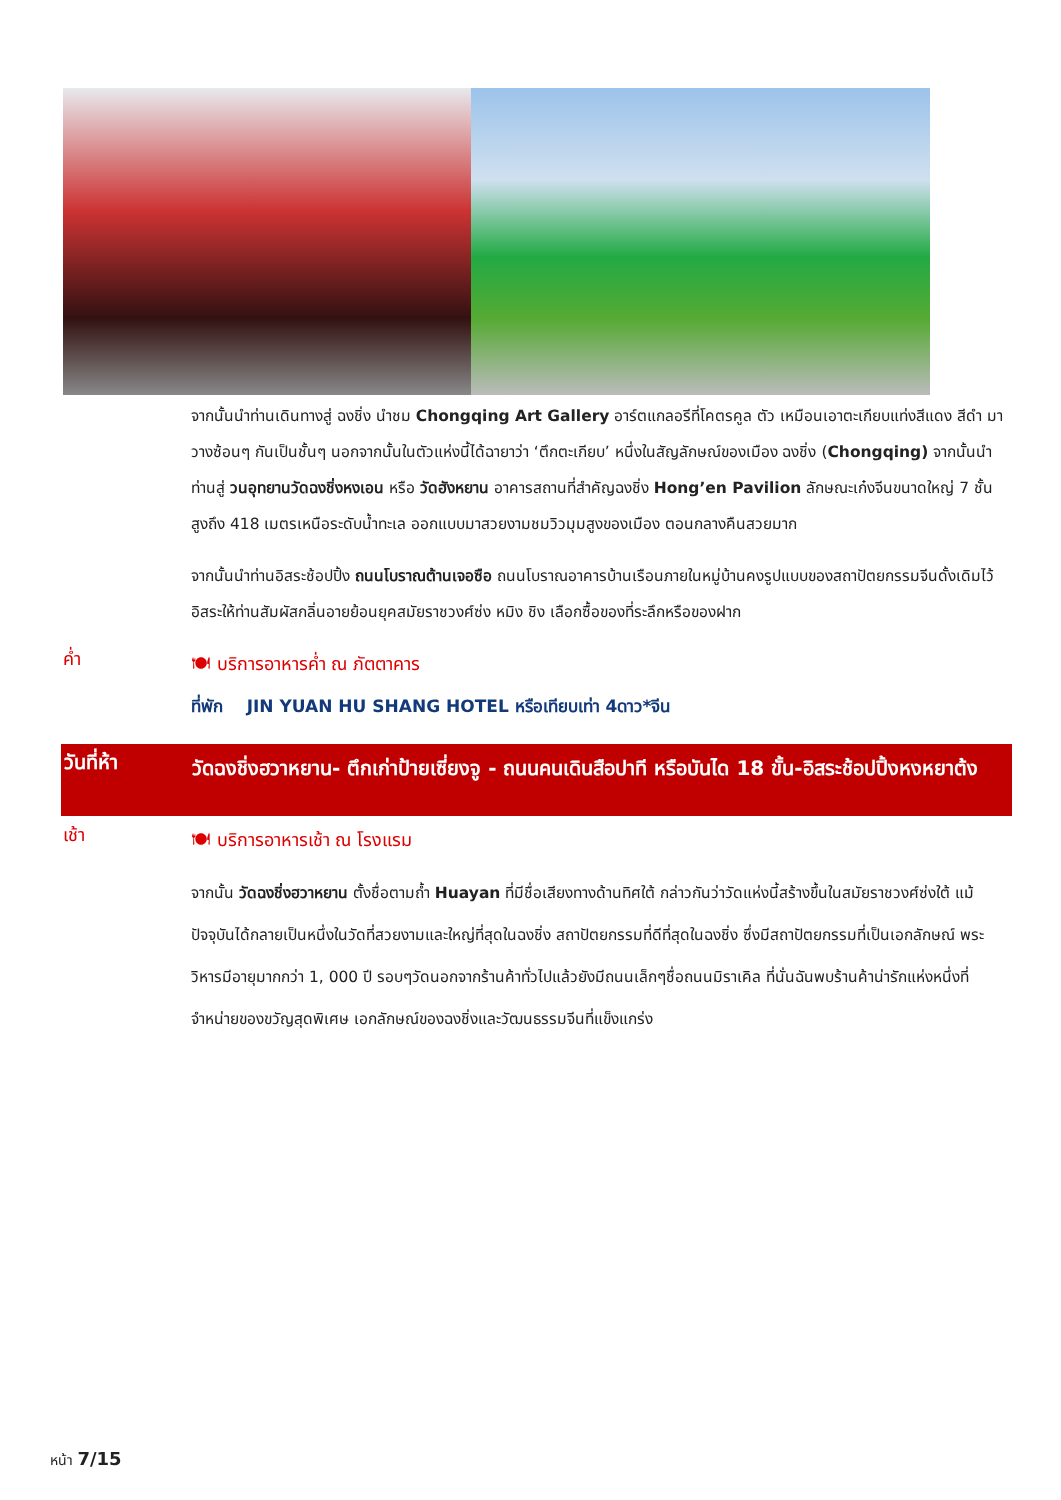จากนั้นนำท่านเดินทางสู่ ฉงชิ่ง นำชม Chongqing Art Gallery อาร์ตแกลอรีที่โคตรคูล ตัว เหมือนเอาตะเกียบแท่งสีแดง สีดำ มาวางซ้อนๆ กันเป็นชั้นๆ นอกจากนั้นในตัวแห่งนี้ได้ฉายาว่า ‘ตึกตะเกียบ’ หนึ่งในสัญลักษณ์ของเมือง ฉงชิ่ง (Chongqing) จากนั้นนำท่านสู่ วนอุทยานวัดฉงชิ่งหงเอน หรือ วัดฮังหยาน อาคารสถานที่สำคัญฉงชิ่ง Hong’en Pavilion ลักษณะเก๋งจีนขนาดใหญ่ 7 ชั้น สูงถึง 418 เมตรเหนือระดับน้ำทะเล ออกแบบมาสวยงามชมวิวมุมสูงของเมือง ตอนกลางคืนสวยมาก
จากนั้นนำท่านอิสระช้อปปิ้ง ถนนโบราณต้านเจอซือ ถนนโบราณอาคารบ้านเรือนภายในหมู่บ้านคงรูปแบบของสถาปัตยกรรมจีนดั้งเดิมไว้ อิสระให้ท่านสัมผัสกลิ่นอายย้อนยุคสมัยราชวงศ์ซ่ง หมิง ชิง เลือกซื้อของที่ระลึกหรือของฝาก
ค่ำ
🍽 บริการอาหารค่ำ ณ ภัตตาคาร
ที่พัก JIN YUAN HU SHANG HOTEL หรือเทียบเท่า 4ดาว*จีน
วันที่ห้า
วัดฉงชิ่งฮวาหยาน- ตึกเก่าป้ายเซี่ยงจู - ถนนคนเดินสือปาที หรือบันได 18 ขั้น-อิสระช้อปปิ้งหงหยาต้ง
เช้า
🍽 บริการอาหารเช้า ณ โรงแรม
จากนั้น วัดฉงชิ่งฮวาหยาน ตั้งชื่อตามถ้ำ Huayan ที่มีชื่อเสียงทางด้านทิศใต้ กล่าวกันว่าวัดแห่งนี้สร้างขึ้นในสมัยราชวงศ์ซ่งใต้ แม้ปัจจุบันได้กลายเป็นหนึ่งในวัดที่สวยงามและใหญ่ที่สุดในฉงชิ่ง สถาปัตยกรรมที่ดีที่สุดในฉงชิ่ง ซึ่งมีสถาปัตยกรรมที่เป็นเอกลักษณ์ พระวิหารมีอายุมากกว่า 1, 000 ปี รอบๆวัดนอกจากร้านค้าทั่วไปแล้วยังมีถนนเล็กๆชื่อถนนมิราเคิล ที่นั่นฉันพบร้านค้าน่ารักแห่งหนึ่งที่จำหน่ายของขวัญสุดพิเศษ เอกลักษณ์ของฉงชิ่งและวัฒนธรรมจีนที่แข็งแกร่ง
หน้า 7/15